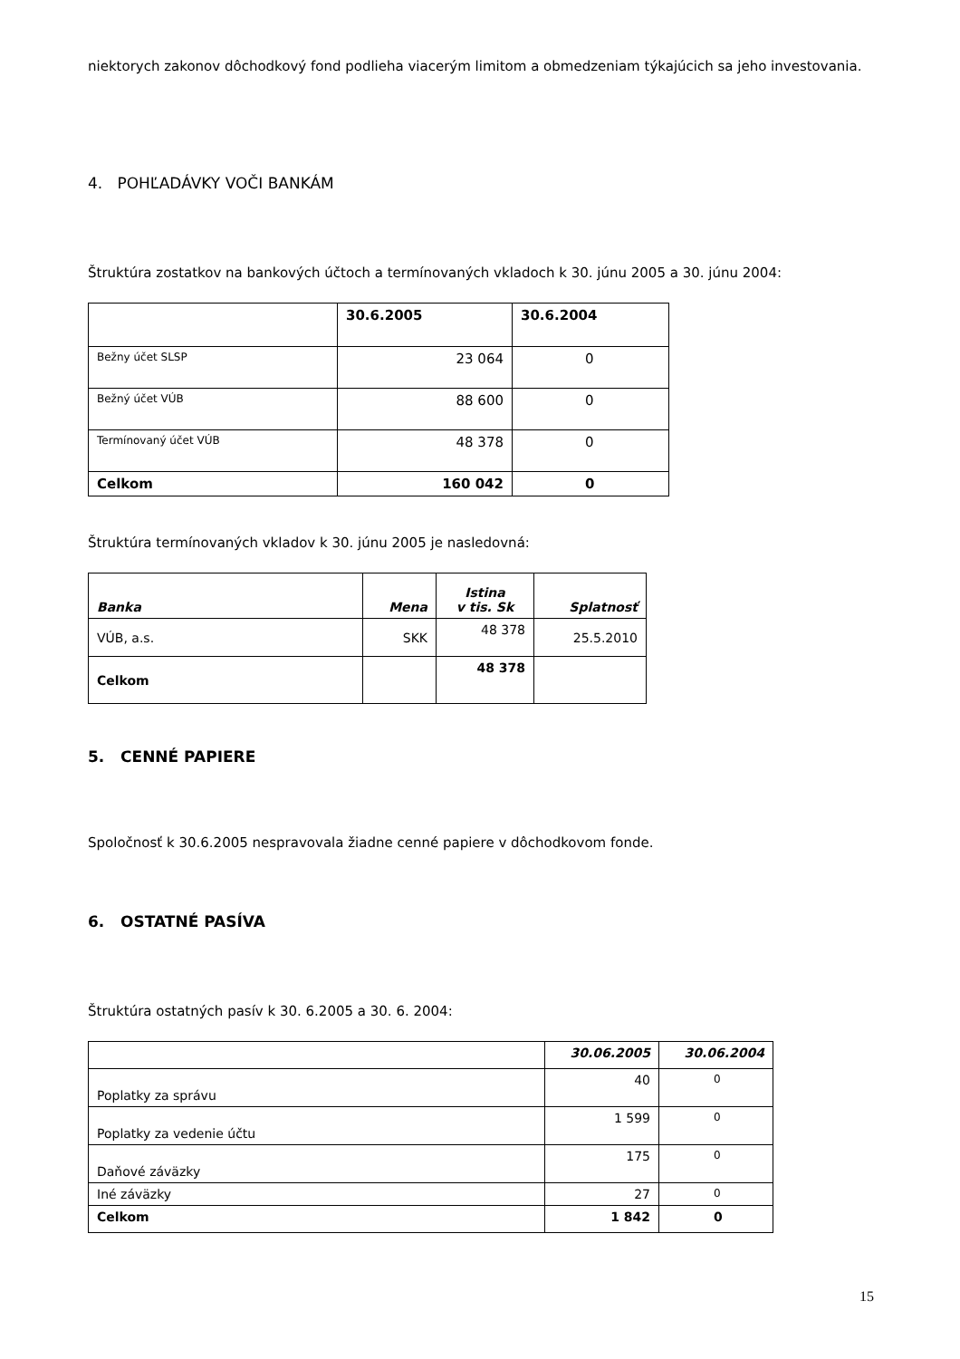niektorych zakonov dôchodkový fond podlieha viacerým limitom a obmedzeniam týkajúcich sa jeho investovania.
4. POHĽADÁVKY VOČI BANKÁM
Štruktúra zostatkov na bankových účtoch a termínovaných vkladoch k 30. júnu 2005 a 30. júnu 2004:
| | 30.6.2005 | 30.6.2004 |
| --- | --- | --- |
| Bežny účet SLSP | 23 064 | 0 |
| Bežný účet VÚB | 88 600 | 0 |
| Termínovaný účet VÚB | 48 378 | 0 |
| Celkom | 160 042 | 0 |
Štruktúra termínovaných vkladov k 30. júnu 2005 je nasledovná:
| Banka | Mena | Istina v tis. Sk | Splatnosť |
| --- | --- | --- | --- |
| VÚB, a.s. | SKK | 48 378 | 25.5.2010 |
| Celkom | | 48 378 | |
5. CENNÉ PAPIERE
Spoločnosť k 30.6.2005 nespravovala žiadne cenné papiere v dôchodkovom fonde.
6. OSTATNÉ PASÍVA
Štruktúra ostatných pasív k 30. 6.2005 a 30. 6. 2004:
| | 30.06.2005 | 30.06.2004 |
| --- | --- | --- |
| Poplatky za správu | 40 | 0 |
| Poplatky za vedenie účtu | 1 599 | 0 |
| Daňové záväzky | 175 | 0 |
| Iné záväzky | 27 | 0 |
| Celkom | 1 842 | 0 |
15